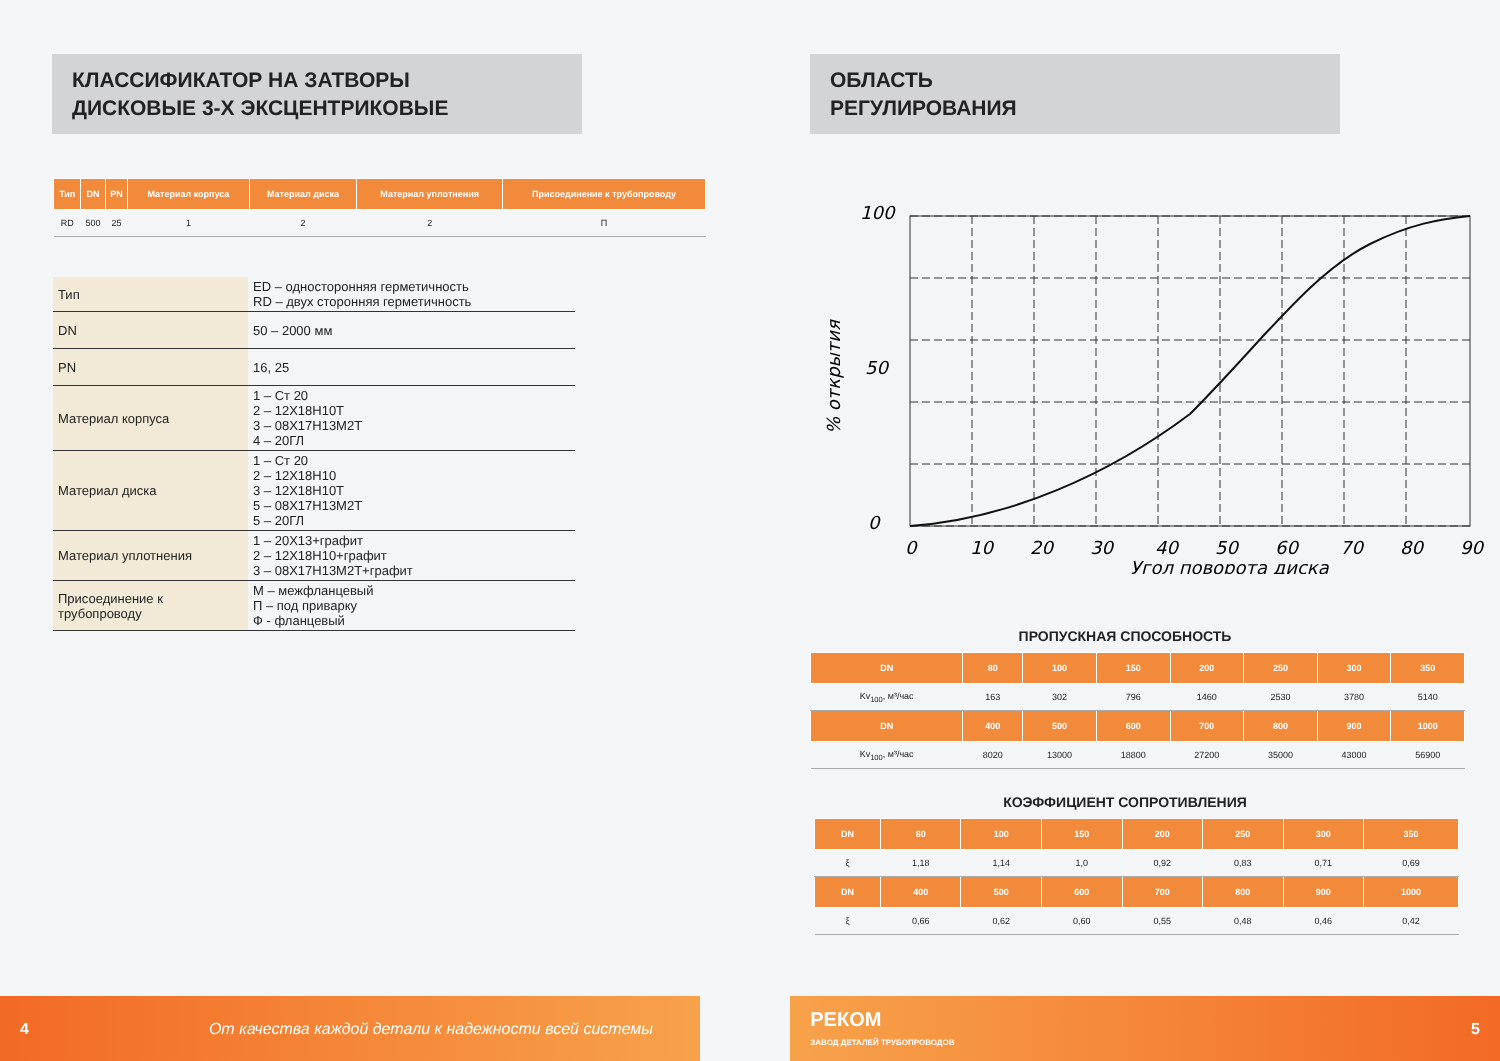КЛАССИФИКАТОР НА ЗАТВОРЫ
ДИСКОВЫЕ 3-Х ЭКСЦЕНТРИКОВЫЕ
| Тип | DN | PN | Материал корпуса | Материал диска | Материал уплотнения | Присоединение к трубопроводу |
| --- | --- | --- | --- | --- | --- | --- |
| RD | 500 | 25 | 1 | 2 | 2 | П |
| Тип | ED – односторонняя герметичность RD – двух сторонняя герметичность |
| DN | 50 – 2000 мм |
| PN | 16, 25 |
| Материал корпуса | 1 – Ст 20 2 – 12Х18Н10Т 3 – 08Х17Н13М2Т 4 – 20ГЛ |
| Материал диска | 1 – Ст 20 2 – 12Х18Н10 3 – 12Х18Н10Т 5 – 08Х17Н13М2Т 5 – 20ГЛ |
| Материал уплотнения | 1 – 20Х13+графит 2 – 12Х18Н10+графит 3 – 08Х17Н13М2Т+графит |
| Присоединение к трубопроводу | М – межфланцевый П – под приварку Ф - фланцевый |
ОБЛАСТЬ
РЕГУЛИРОВАНИЯ
100
50
0
0
10
20
30
40
50
60
70
80
90
Угол поворота диска
% открытия
ПРОПУСКНАЯ СПОСОБНОСТЬ
| DN | 80 | 100 | 150 | 200 | 250 | 300 | 350 |
| --- | --- | --- | --- | --- | --- | --- | --- |
| Kv<sub>100</sub>, м³/час | 163 | 302 | 796 | 1460 | 2530 | 3780 | 5140 |
| DN | 400 | 500 | 600 | 700 | 800 | 900 | 1000 |
| Kv<sub>100</sub>, м³/час | 8020 | 13000 | 18800 | 27200 | 35000 | 43000 | 56900 |
КОЭФФИЦИЕНТ СОПРОТИВЛЕНИЯ
| DN | 80 | 100 | 150 | 200 | 250 | 300 | 350 |
| --- | --- | --- | --- | --- | --- | --- | --- |
| ξ | 1,18 | 1,14 | 1,0 | 0,92 | 0,83 | 0,71 | 0,69 |
| DN | 400 | 500 | 600 | 700 | 800 | 900 | 1000 |
| ξ | 0,66 | 0,62 | 0,60 | 0,55 | 0,48 | 0,46 | 0,42 |
4 От качества каждой детали к надежности всей системы
РЕКОМ
ЗАВОД ДЕТАЛЕЙ ТРУБОПРОВОДОВ
5